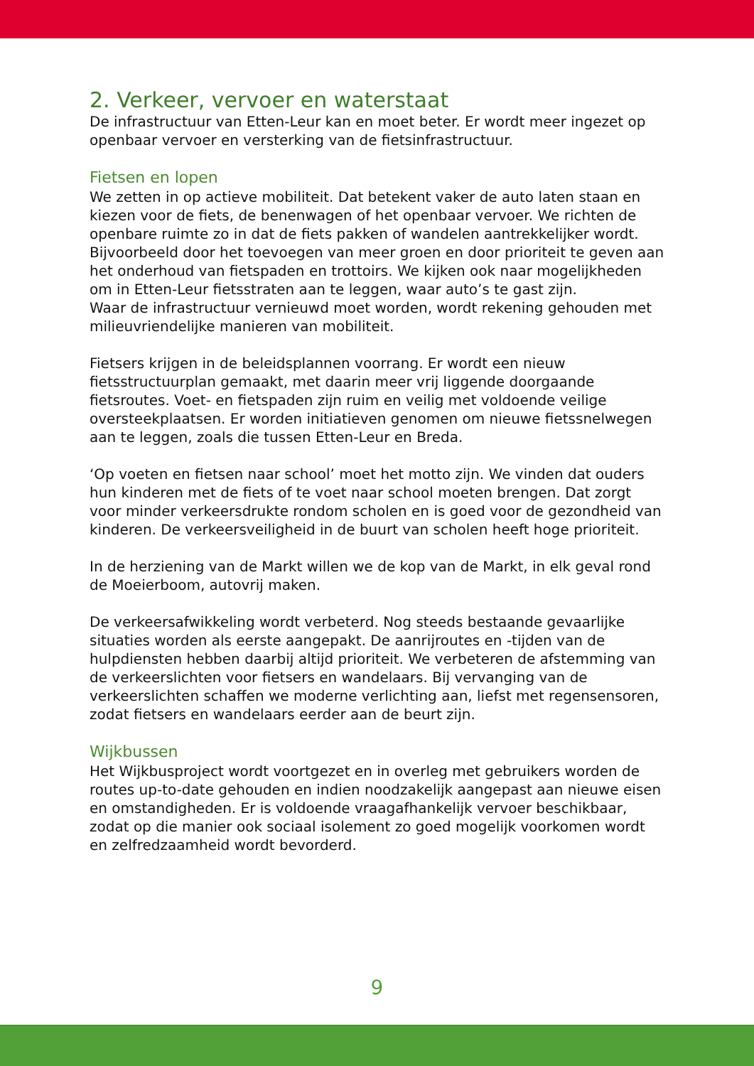2. Verkeer, vervoer en waterstaat
De infrastructuur van Etten-Leur kan en moet beter. Er wordt meer ingezet op openbaar vervoer en versterking van de fietsinfrastructuur.
Fietsen en lopen
We zetten in op actieve mobiliteit. Dat betekent vaker de auto laten staan en kiezen voor de fiets, de benenwagen of het openbaar vervoer. We richten de openbare ruimte zo in dat de fiets pakken of wandelen aantrekkelijker wordt. Bijvoorbeeld door het toevoegen van meer groen en door prioriteit te geven aan het onderhoud van fietspaden en trottoirs. We kijken ook naar mogelijkheden om in Etten-Leur fietsstraten aan te leggen, waar auto’s te gast zijn.
Waar de infrastructuur vernieuwd moet worden, wordt rekening gehouden met milieuvriendelijke manieren van mobiliteit.
Fietsers krijgen in de beleidsplannen voorrang. Er wordt een nieuw fietsstructuurplan gemaakt, met daarin meer vrij liggende doorgaande fietsroutes. Voet- en fietspaden zijn ruim en veilig met voldoende veilige oversteekplaatsen. Er worden initiatieven genomen om nieuwe fietssnelwegen aan te leggen, zoals die tussen Etten-Leur en Breda.
‘Op voeten en fietsen naar school’ moet het motto zijn. We vinden dat ouders hun kinderen met de fiets of te voet naar school moeten brengen. Dat zorgt voor minder verkeersdrukte rondom scholen en is goed voor de gezondheid van kinderen. De verkeersveiligheid in de buurt van scholen heeft hoge prioriteit.
In de herziening van de Markt willen we de kop van de Markt, in elk geval rond de Moeierboom, autovrij maken.
De verkeersafwikkeling wordt verbeterd. Nog steeds bestaande gevaarlijke situaties worden als eerste aangepakt. De aanrijroutes en -tijden van de hulpdiensten hebben daarbij altijd prioriteit. We verbeteren de afstemming van de verkeerslichten voor fietsers en wandelaars. Bij vervanging van de verkeerslichten schaffen we moderne verlichting aan, liefst met regensensoren, zodat fietsers en wandelaars eerder aan de beurt zijn.
Wijkbussen
Het Wijkbusproject wordt voortgezet en in overleg met gebruikers worden de routes up-to-date gehouden en indien noodzakelijk aangepast aan nieuwe eisen en omstandigheden. Er is voldoende vraagafhankelijk vervoer beschikbaar, zodat op die manier ook sociaal isolement zo goed mogelijk voorkomen wordt en zelfredzaamheid wordt bevorderd.
9